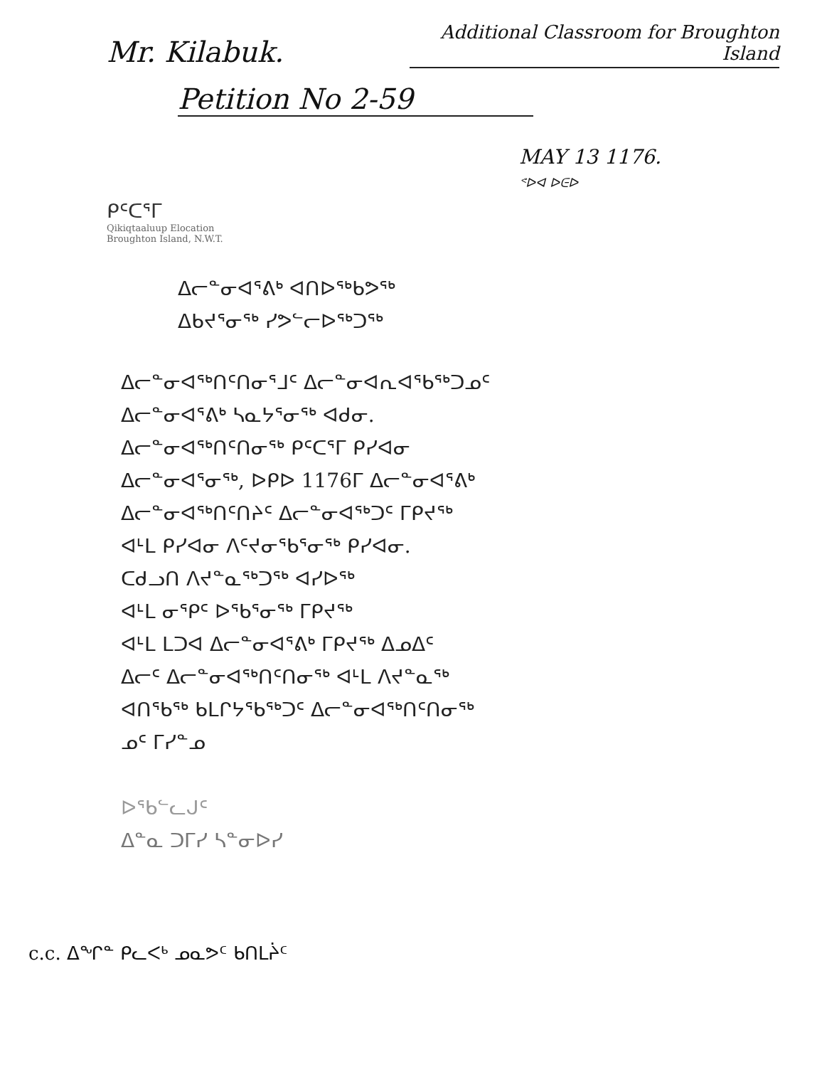Mr. Kilabuk.
Additional Classroom for Broughton Island
Petition No 2-59
MAY 13 1176.
ᕝᐅᐊ ᐅᕮᐅ
ᑭᑦᑕᕐᒥ
Qikiqtaaluup Elocation
Broughton Island, N.W.T.
ᐃᓕᓐᓂᐊᕐᕕᒃ ᐊᑎᐅᖅᑲᕗᖅ
ᐃᑲᔪᕐᓂᖅ ᓯᕗᓪᓕᐅᖅᑐᖅ
ᐃᓕᓐᓂᐊᖅᑎᑦᑎᓂᕐᒧᑦ ᐃᓕᓐᓂᐊᕆᐊᖃᖅᑐᓄᑦ
ᐃᓕᓐᓂᐊᕐᕕᒃ ᓴᓇᔭᕐᓂᖅ ᐊᑯᓂ.
ᐃᓕᓐᓂᐊᖅᑎᑦᑎᓂᖅ ᑭᑦᑕᕐᒥ ᑭᓯᐊᓂ
ᐃᓕᓐᓂᐊᕐᓂᖅ, ᐅᑭᐅ 1176ᒥ ᐃᓕᓐᓂᐊᕐᕕᒃ
ᐃᓕᓐᓂᐊᖅᑎᑦᑎᔨᑦ ᐃᓕᓐᓂᐊᖅᑐᑦ ᒥᑭᔪᖅ
ᐊᒻᒪ ᑭᓯᐊᓂ ᐱᑦᔪᓂᖃᕐᓂᖅ ᑭᓯᐊᓂ.
ᑕᑯᓗᑎ ᐱᔪᓐᓇᖅᑐᖅ ᐊᓯᐅᖅ
ᐊᒻᒪ ᓂᕿᑦ ᐅᖃᕐᓂᖅ ᒥᑭᔪᖅ
ᐊᒻᒪ ᒪᑐᐊ ᐃᓕᓐᓂᐊᕐᕕᒃ ᒥᑭᔪᖅ ᐃᓄᐃᑦ
ᐃᓕᑦ ᐃᓕᓐᓂᐊᖅᑎᑦᑎᓂᖅ ᐊᒻᒪ ᐱᔪᓐᓇᖅ
ᐊᑎᖃᖅ ᑲᒪᒋᔭᖃᖅᑐᑦ ᐃᓕᓐᓂᐊᖅᑎᑦᑎᓂᖅ
ᓄᑦ ᒥᓯᓐᓄ
ᐅᖃᓪᓚᒍᑦ
ᐃᓐᓇ ᑐᒥᓯ ᓴᓐᓂᐅᓯ
c.c. ᐃᖏᓐ ᑭᓚᐸᒃ ᓄᓇᕗᑦ ᑲᑎᒪᔩᑦ